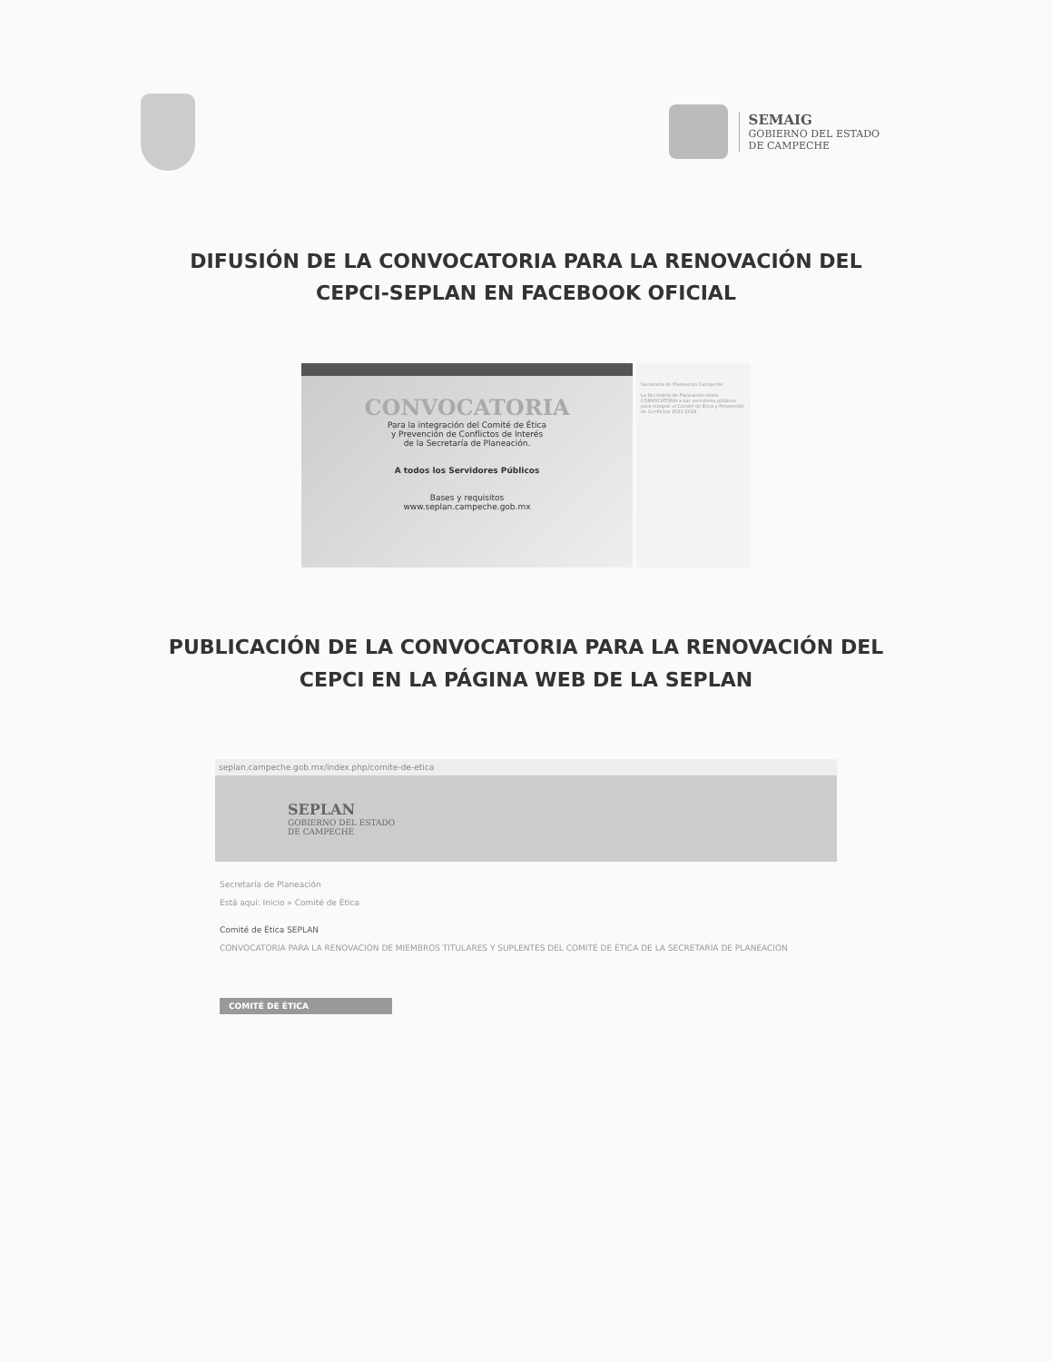SEMAIG
GOBIERNO DEL ESTADO
DE CAMPECHE
DIFUSIÓN DE LA CONVOCATORIA PARA LA RENOVACIÓN DEL
CEPCI-SEPLAN EN FACEBOOK OFICIAL
CONVOCATORIA
Para la integración del Comité de Ética
y Prevención de Conflictos de Interés
de la Secretaría de Planeación.
A todos los Servidores Públicos
Bases y requisitos
www.seplan.campeche.gob.mx
Secretaría de Planeación Campeche
La Secretaría de Planeación emite CONVOCATORIA a sus servidores públicos para integrar el Comité de Ética y Prevención de Conflictos 2021-2024
PUBLICACIÓN DE LA CONVOCATORIA PARA LA RENOVACIÓN DEL
CEPCI EN LA PÁGINA WEB DE LA SEPLAN
seplan.campeche.gob.mx/index.php/comite-de-etica
SEPLAN
GOBIERNO DEL ESTADO
DE CAMPECHE
Secretaría de Planeación
Está aquí: Inicio » Comité de Ética
Comité de Ética SEPLAN
CONVOCATORIA PARA LA RENOVACIÓN DE MIEMBROS TITULARES Y SUPLENTES DEL COMITÉ DE ÉTICA DE LA SECRETARÍA DE PLANEACIÓN
COMITÉ DE ÉTICA